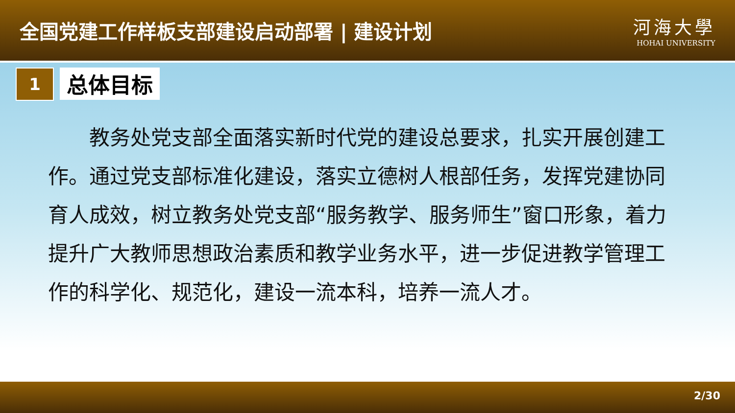全国党建工作样板支部建设启动部署 | 建设计划
河海大學
HOHAI UNIVERSITY
1
总体目标
教务处党支部全面落实新时代党的建设总要求，扎实开展创建工作。通过党支部标准化建设，落实立德树人根部任务，发挥党建协同育人成效，树立教务处党支部“服务教学、服务师生”窗口形象，着力提升广大教师思想政治素质和教学业务水平，进一步促进教学管理工作的科学化、规范化，建设一流本科，培养一流人才。
2/30